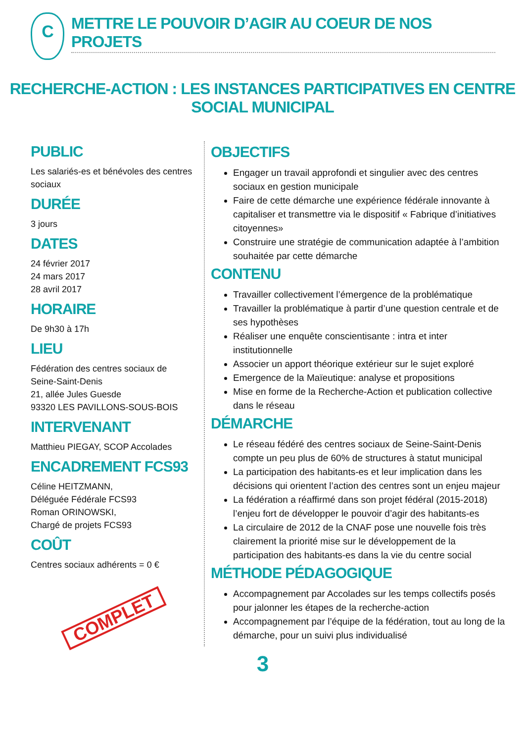C
METTRE LE POUVOIR D’AGIR AU COEUR DE NOS PROJETS
RECHERCHE-ACTION : LES INSTANCES PARTICIPATIVES EN CENTRE SOCIAL MUNICIPAL
PUBLIC
Les salariés-es et bénévoles des centres sociaux
DURÉE
3 jours
DATES
24 février 2017
24 mars 2017
28 avril 2017
HORAIRE
De 9h30 à 17h
LIEU
Fédération des centres sociaux de
Seine-Saint-Denis
21, allée Jules Guesde
93320 LES PAVILLONS-SOUS-BOIS
INTERVENANT
Matthieu PIEGAY, SCOP Accolades
ENCADREMENT FCS93
Céline HEITZMANN,
Déléguée Fédérale FCS93
Roman ORINOWSKI,
Chargé de projets FCS93
COÛT
Centres sociaux adhérents = 0 €
COMPLET
OBJECTIFS
Engager un travail approfondi et singulier avec des centres sociaux en gestion municipale
Faire de cette démarche une expérience fédérale innovante à capitaliser et transmettre via le dispositif « Fabrique d’initiatives citoyennes»
Construire une stratégie de communication adaptée à l’ambition souhaitée par cette démarche
CONTENU
Travailler collectivement l’émergence de la problématique
Travailler la problématique à partir d’une question centrale et de ses hypothèses
Réaliser une enquête conscientisante : intra et inter institutionnelle
Associer un apport théorique extérieur sur le sujet exploré
Emergence de la Maïeutique: analyse et propositions
Mise en forme de la Recherche-Action et publication collective dans le réseau
DÉMARCHE
Le réseau fédéré des centres sociaux de Seine-Saint-Denis compte un peu plus de 60% de structures à statut municipal
La participation des habitants-es et leur implication dans les décisions qui orientent l’action des centres sont un enjeu majeur
La fédération a réaffirmé dans son projet fédéral (2015-2018) l’enjeu fort de développer le pouvoir d’agir des habitants-es
La circulaire de 2012 de la CNAF pose une nouvelle fois très clairement la priorité mise sur le développement de la participation des habitants-es dans la vie du centre social
MÉTHODE PÉDAGOGIQUE
Accompagnement par Accolades sur les temps collectifs posés pour jalonner les étapes de la recherche-action
Accompagnement par l’équipe de la fédération, tout au long de la démarche, pour un suivi plus individualisé
3